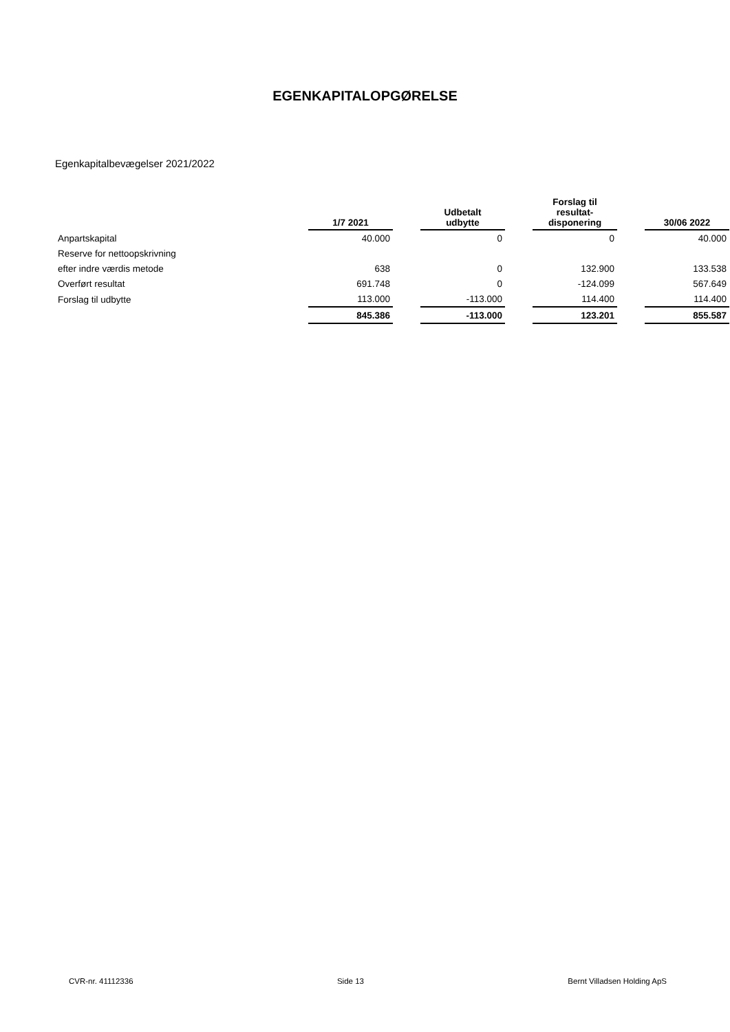EGENKAPITALOPGØRELSE
Egenkapitalbevægelser 2021/2022
| | 1/7 2021 | | Udbetalt udbytte | | Forslag til resultat- disponering | | 30/06 2022 |
| --- | --- | --- | --- | --- | --- | --- | --- |
| Anpartskapital | 40.000 | | 0 | | 0 | | 40.000 |
| Reserve for nettoopskrivning | | | | | | | |
| efter indre værdis metode | 638 | | 0 | | 132.900 | | 133.538 |
| Overført resultat | 691.748 | | 0 | | -124.099 | | 567.649 |
| Forslag til udbytte | 113.000 | | -113.000 | | 114.400 | | 114.400 |
| | 845.386 | | -113.000 | | 123.201 | | 855.587 |
CVR-nr. 41112336 Side 13 Bernt Villadsen Holding ApS